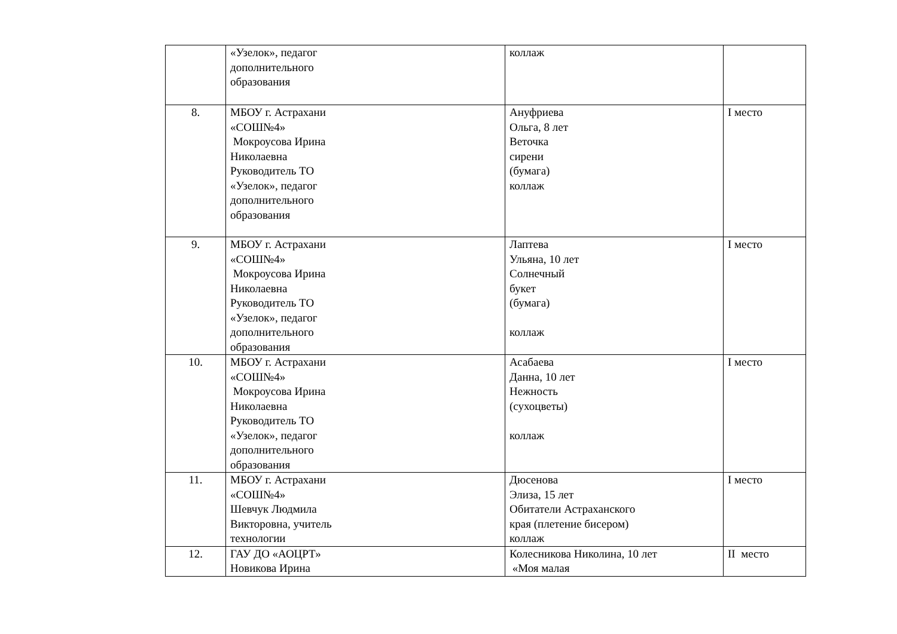| | «Узелок», педагог дополнительного образования | коллаж | |
| 8. | МБОУ г. Астрахани «СОШ№4» Мокроусова Ирина Николаевна Руководитель ТО «Узелок», педагог дополнительного образования | Ануфриева Ольга, 8 лет Веточка сирени (бумага) коллаж | I место |
| 9. | МБОУ г. Астрахани «СОШ№4» Мокроусова Ирина Николаевна Руководитель ТО «Узелок», педагог дополнительного образования | Лаптева Ульяна, 10 лет Солнечный букет (бумага) коллаж | I место |
| 10. | МБОУ г. Астрахани «СОШ№4» Мокроусова Ирина Николаевна Руководитель ТО «Узелок», педагог дополнительного образования | Асабаева Данна, 10 лет Нежность (сухоцветы) коллаж | I место |
| 11. | МБОУ г. Астрахани «СОШ№4» Шевчук Людмила Викторовна, учитель технологии | Дюсенова Элиза, 15 лет Обитатели Астраханского края (плетение бисером) коллаж | I место |
| 12. | ГАУ ДО «АОЦРТ» Новикова Ирина | Колесникова Николина, 10 лет «Моя малая | II место |